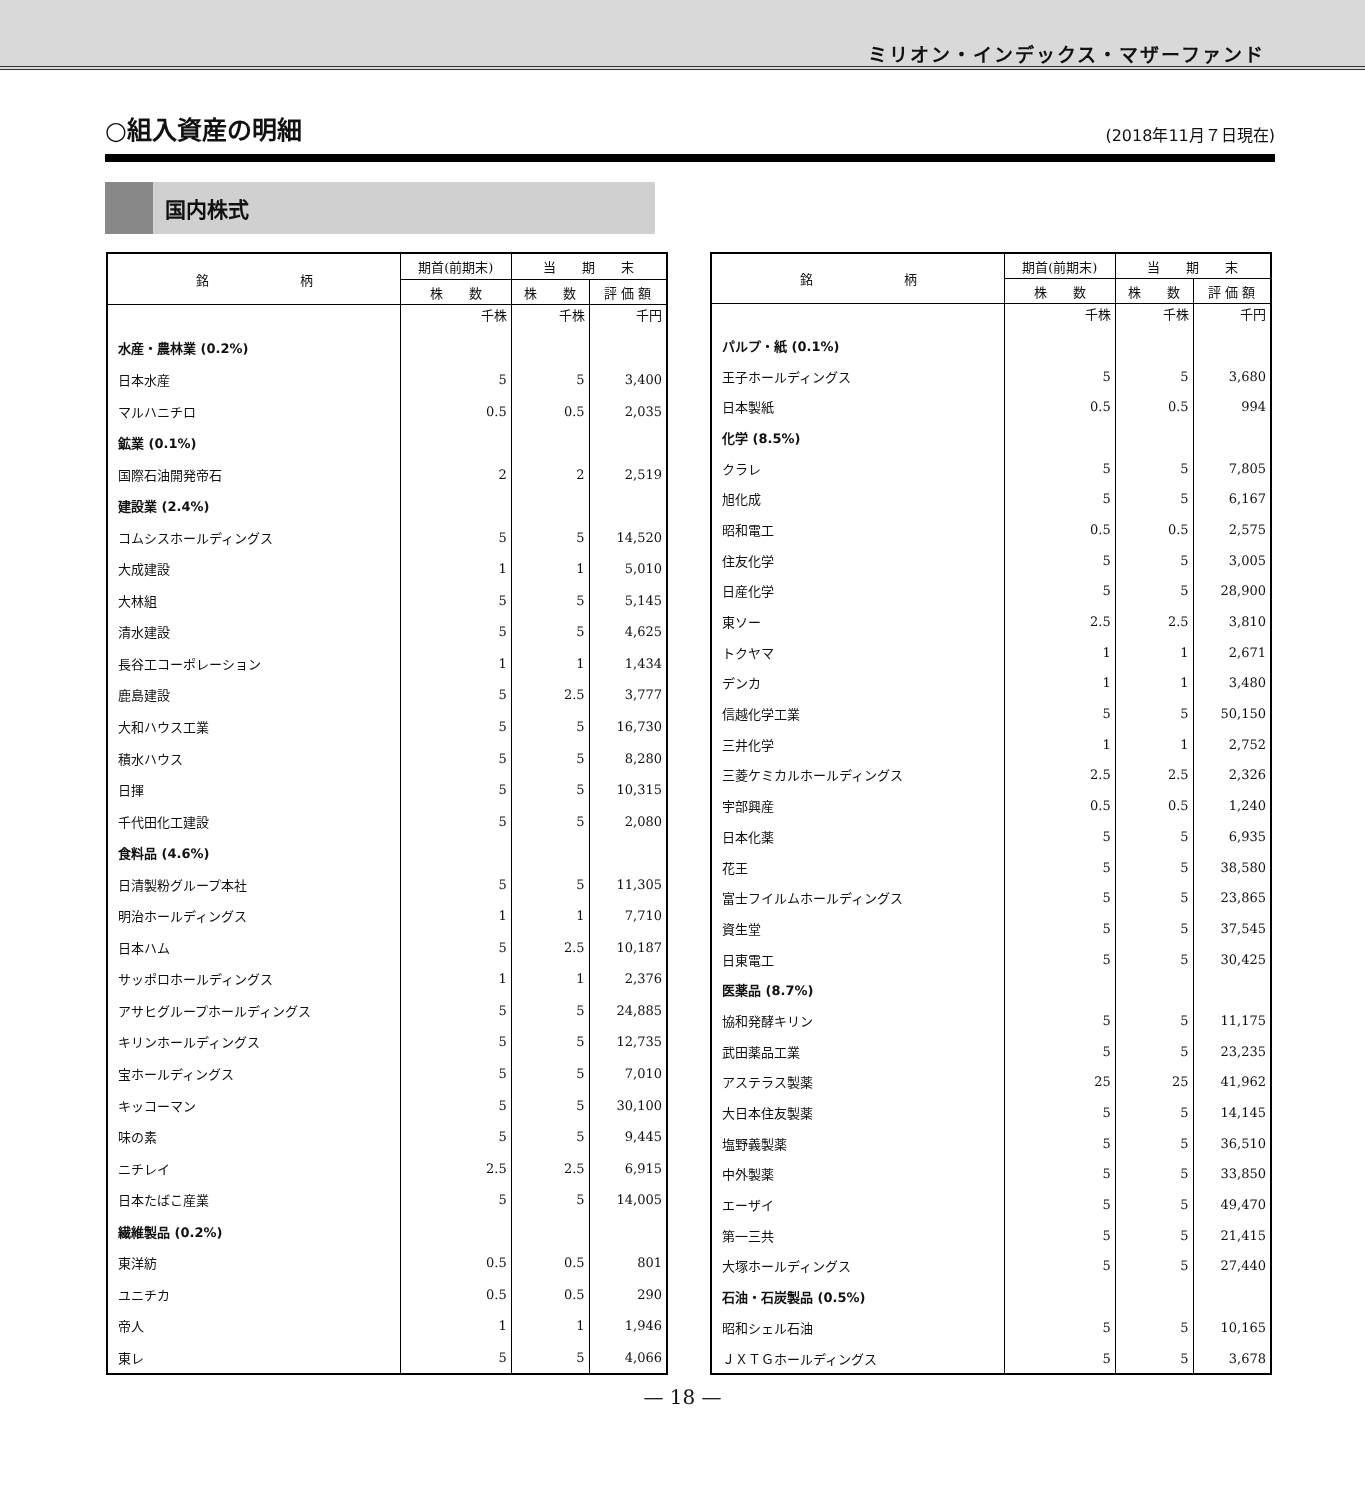ミリオン・インデックス・マザーファンド
○組入資産の明細
(2018年11月７日現在)
国内株式
| 銘 柄 | 期首(前期末) | 当 期 末 | |
| --- | --- | --- | --- |
| | 株 数 | 株 数 | 評 価 額 |
| | 千株 | 千株 | 千円 |
| 水産・農林業 (0.2%) | | | |
| 日本水産 | 5 | 5 | 3,400 |
| マルハニチロ | 0.5 | 0.5 | 2,035 |
| 鉱業 (0.1%) | | | |
| 国際石油開発帝石 | 2 | 2 | 2,519 |
| 建設業 (2.4%) | | | |
| コムシスホールディングス | 5 | 5 | 14,520 |
| 大成建設 | 1 | 1 | 5,010 |
| 大林組 | 5 | 5 | 5,145 |
| 清水建設 | 5 | 5 | 4,625 |
| 長谷工コーポレーション | 1 | 1 | 1,434 |
| 鹿島建設 | 5 | 2.5 | 3,777 |
| 大和ハウス工業 | 5 | 5 | 16,730 |
| 積水ハウス | 5 | 5 | 8,280 |
| 日揮 | 5 | 5 | 10,315 |
| 千代田化工建設 | 5 | 5 | 2,080 |
| 食料品 (4.6%) | | | |
| 日清製粉グループ本社 | 5 | 5 | 11,305 |
| 明治ホールディングス | 1 | 1 | 7,710 |
| 日本ハム | 5 | 2.5 | 10,187 |
| サッポロホールディングス | 1 | 1 | 2,376 |
| アサヒグループホールディングス | 5 | 5 | 24,885 |
| キリンホールディングス | 5 | 5 | 12,735 |
| 宝ホールディングス | 5 | 5 | 7,010 |
| キッコーマン | 5 | 5 | 30,100 |
| 味の素 | 5 | 5 | 9,445 |
| ニチレイ | 2.5 | 2.5 | 6,915 |
| 日本たばこ産業 | 5 | 5 | 14,005 |
| 繊維製品 (0.2%) | | | |
| 東洋紡 | 0.5 | 0.5 | 801 |
| ユニチカ | 0.5 | 0.5 | 290 |
| 帝人 | 1 | 1 | 1,946 |
| 東レ | 5 | 5 | 4,066 |
| 銘 柄 | 期首(前期末) | 当 期 末 | |
| --- | --- | --- | --- |
| | 株 数 | 株 数 | 評 価 額 |
| | 千株 | 千株 | 千円 |
| パルプ・紙 (0.1%) | | | |
| 王子ホールディングス | 5 | 5 | 3,680 |
| 日本製紙 | 0.5 | 0.5 | 994 |
| 化学 (8.5%) | | | |
| クラレ | 5 | 5 | 7,805 |
| 旭化成 | 5 | 5 | 6,167 |
| 昭和電工 | 0.5 | 0.5 | 2,575 |
| 住友化学 | 5 | 5 | 3,005 |
| 日産化学 | 5 | 5 | 28,900 |
| 東ソー | 2.5 | 2.5 | 3,810 |
| トクヤマ | 1 | 1 | 2,671 |
| デンカ | 1 | 1 | 3,480 |
| 信越化学工業 | 5 | 5 | 50,150 |
| 三井化学 | 1 | 1 | 2,752 |
| 三菱ケミカルホールディングス | 2.5 | 2.5 | 2,326 |
| 宇部興産 | 0.5 | 0.5 | 1,240 |
| 日本化薬 | 5 | 5 | 6,935 |
| 花王 | 5 | 5 | 38,580 |
| 富士フイルムホールディングス | 5 | 5 | 23,865 |
| 資生堂 | 5 | 5 | 37,545 |
| 日東電工 | 5 | 5 | 30,425 |
| 医薬品 (8.7%) | | | |
| 協和発酵キリン | 5 | 5 | 11,175 |
| 武田薬品工業 | 5 | 5 | 23,235 |
| アステラス製薬 | 25 | 25 | 41,962 |
| 大日本住友製薬 | 5 | 5 | 14,145 |
| 塩野義製薬 | 5 | 5 | 36,510 |
| 中外製薬 | 5 | 5 | 33,850 |
| エーザイ | 5 | 5 | 49,470 |
| 第一三共 | 5 | 5 | 21,415 |
| 大塚ホールディングス | 5 | 5 | 27,440 |
| 石油・石炭製品 (0.5%) | | | |
| 昭和シェル石油 | 5 | 5 | 10,165 |
| ＪＸＴＧホールディングス | 5 | 5 | 3,678 |
— 18 —